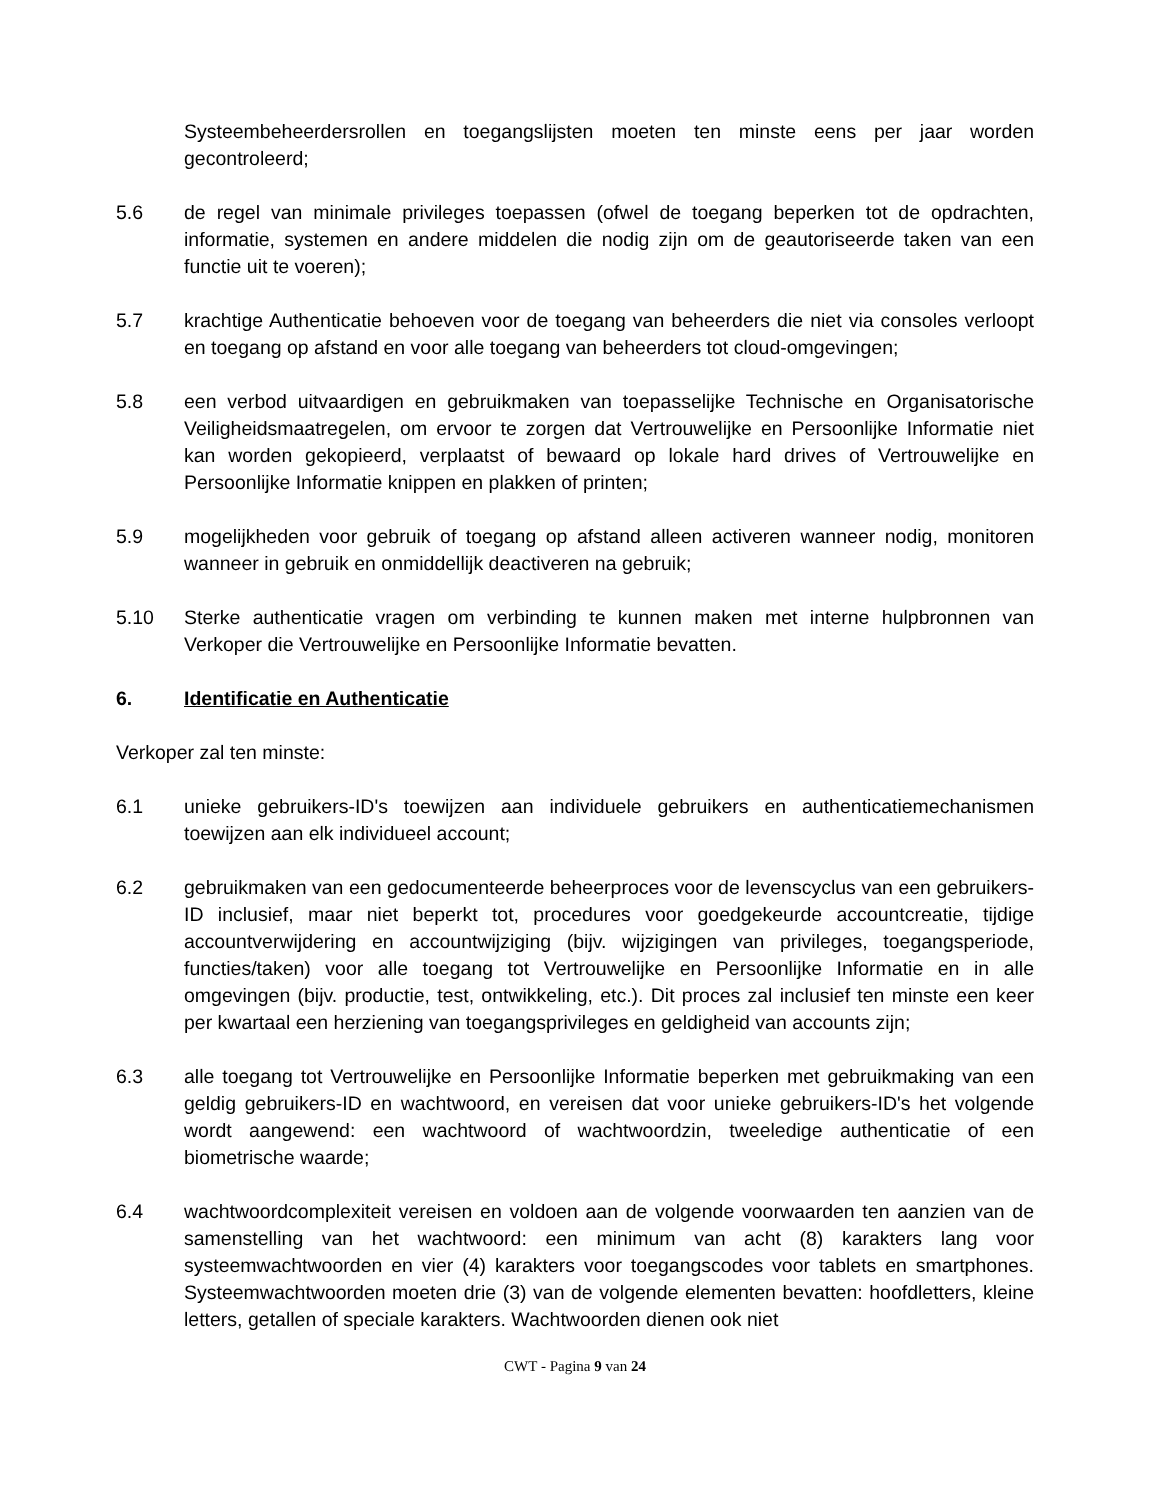Systeembeheerdersrollen en toegangslijsten moeten ten minste eens per jaar worden gecontroleerd;
5.6 de regel van minimale privileges toepassen (ofwel de toegang beperken tot de opdrachten, informatie, systemen en andere middelen die nodig zijn om de geautoriseerde taken van een functie uit te voeren);
5.7 krachtige Authenticatie behoeven voor de toegang van beheerders die niet via consoles verloopt en toegang op afstand en voor alle toegang van beheerders tot cloud-omgevingen;
5.8 een verbod uitvaardigen en gebruikmaken van toepasselijke Technische en Organisatorische Veiligheidsmaatregelen, om ervoor te zorgen dat Vertrouwelijke en Persoonlijke Informatie niet kan worden gekopieerd, verplaatst of bewaard op lokale hard drives of Vertrouwelijke en Persoonlijke Informatie knippen en plakken of printen;
5.9 mogelijkheden voor gebruik of toegang op afstand alleen activeren wanneer nodig, monitoren wanneer in gebruik en onmiddellijk deactiveren na gebruik;
5.10 Sterke authenticatie vragen om verbinding te kunnen maken met interne hulpbronnen van Verkoper die Vertrouwelijke en Persoonlijke Informatie bevatten.
6. Identificatie en Authenticatie
Verkoper zal ten minste:
6.1 unieke gebruikers-ID's toewijzen aan individuele gebruikers en authenticatiemechanismen toewijzen aan elk individueel account;
6.2 gebruikmaken van een gedocumenteerde beheerproces voor de levenscyclus van een gebruikers-ID inclusief, maar niet beperkt tot, procedures voor goedgekeurde accountcreatie, tijdige accountverwijdering en accountwijziging (bijv. wijzigingen van privileges, toegangsperiode, functies/taken) voor alle toegang tot Vertrouwelijke en Persoonlijke Informatie en in alle omgevingen (bijv. productie, test, ontwikkeling, etc.). Dit proces zal inclusief ten minste een keer per kwartaal een herziening van toegangsprivileges en geldigheid van accounts zijn;
6.3 alle toegang tot Vertrouwelijke en Persoonlijke Informatie beperken met gebruikmaking van een geldig gebruikers-ID en wachtwoord, en vereisen dat voor unieke gebruikers-ID's het volgende wordt aangewend: een wachtwoord of wachtwoordzin, tweeledige authenticatie of een biometrische waarde;
6.4 wachtwoordcomplexiteit vereisen en voldoen aan de volgende voorwaarden ten aanzien van de samenstelling van het wachtwoord: een minimum van acht (8) karakters lang voor systeemwachtwoorden en vier (4) karakters voor toegangscodes voor tablets en smartphones. Systeemwachtwoorden moeten drie (3) van de volgende elementen bevatten: hoofdletters, kleine letters, getallen of speciale karakters. Wachtwoorden dienen ook niet
CWT - Pagina 9 van 24